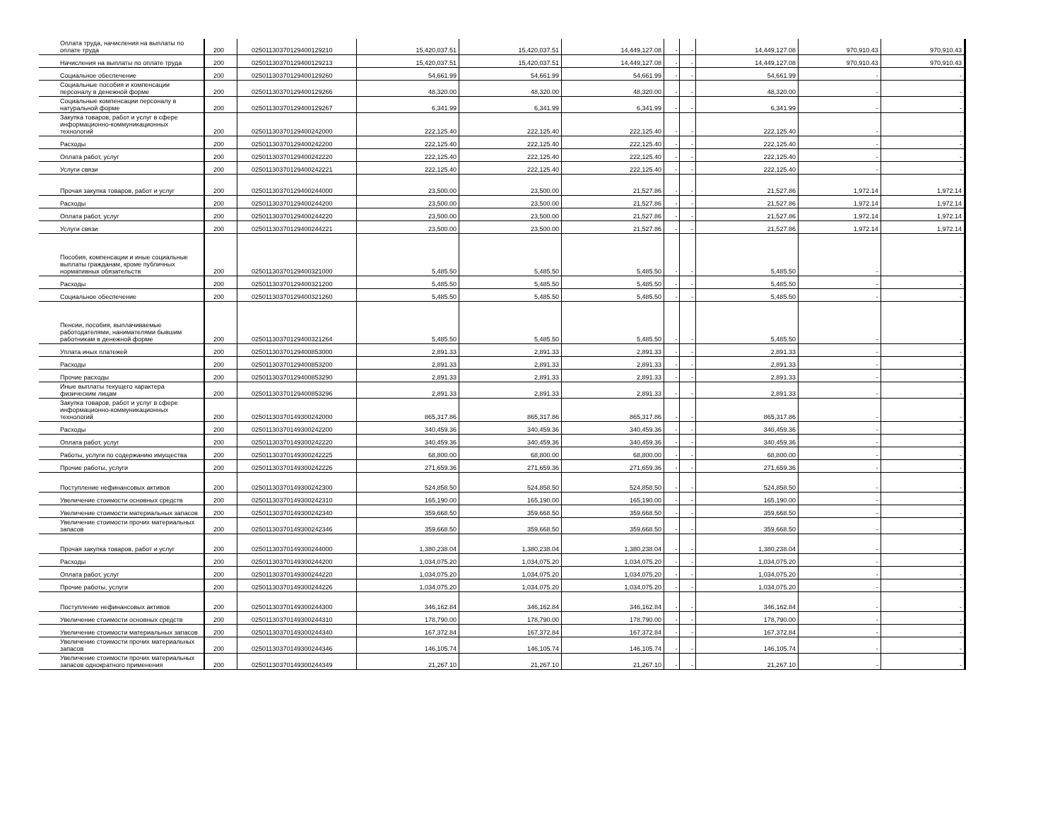| Оплата труда, начисления на выплаты по оплате труда | 200 | 02501130370129400129210 | 15,420,037.51 | 15,420,037.51 | 14,449,127.08 | - | - | 14,449,127.08 | 970,910.43 | 970,910.43 |
| Начисления на выплаты по оплате труда | 200 | 02501130370129400129213 | 15,420,037.51 | 15,420,037.51 | 14,449,127.08 | - | - | 14,449,127.08 | 970,910.43 | 970,910.43 |
| Социальное обеспечение | 200 | 02501130370129400129260 | 54,661.99 | 54,661.99 | 54,661.99 | - | - | 54,661.99 | - | - |
| Социальные пособия и компенсации персоналу в денежной форме | 200 | 02501130370129400129266 | 48,320.00 | 48,320.00 | 48,320.00 | - | - | 48,320.00 | - | - |
| Социальные компенсации персоналу в натуральной форме | 200 | 02501130370129400129267 | 6,341.99 | 6,341.99 | 6,341.99 | - | - | 6,341.99 | - | - |
| Закупка товаров, работ и услуг в сфере информационно-коммуникационных технологий | 200 | 02501130370129400242000 | 222,125.40 | 222,125.40 | 222,125.40 | - | - | 222,125.40 | - | - |
| Расходы | 200 | 02501130370129400242200 | 222,125.40 | 222,125.40 | 222,125.40 | - | - | 222,125.40 | - | - |
| Оплата работ, услуг | 200 | 02501130370129400242220 | 222,125.40 | 222,125.40 | 222,125.40 | - | - | 222,125.40 | - | - |
| Услуги связи | 200 | 02501130370129400242221 | 222,125.40 | 222,125.40 | 222,125.40 | - | - | 222,125.40 | - | - |
| Прочая закупка товаров, работ и услуг | 200 | 02501130370129400244000 | 23,500.00 | 23,500.00 | 21,527.86 | - | - | 21,527.86 | 1,972.14 | 1,972.14 |
| Расходы | 200 | 02501130370129400244200 | 23,500.00 | 23,500.00 | 21,527.86 | - | - | 21,527.86 | 1,972.14 | 1,972.14 |
| Оплата работ, услуг | 200 | 02501130370129400244220 | 23,500.00 | 23,500.00 | 21,527.86 | - | - | 21,527.86 | 1,972.14 | 1,972.14 |
| Услуги связи | 200 | 02501130370129400244221 | 23,500.00 | 23,500.00 | 21,527.86 | - | - | 21,527.86 | 1,972.14 | 1,972.14 |
| Пособия, компенсации и иные социальные выплаты гражданам, кроме публичных нормативных обязательств | 200 | 02501130370129400321000 | 5,485.50 | 5,485.50 | 5,485.50 | - | - | 5,485.50 | - | - |
| Расходы | 200 | 02501130370129400321200 | 5,485.50 | 5,485.50 | 5,485.50 | - | - | 5,485.50 | - | - |
| Социальное обеспечение | 200 | 02501130370129400321260 | 5,485.50 | 5,485.50 | 5,485.50 | - | - | 5,485.50 | - | - |
| Пенсии, пособия, выплачиваемые работодателями, нанимателями бывшим работникам в денежной форме | 200 | 02501130370129400321264 | 5,485.50 | 5,485.50 | 5,485.50 | - | - | 5,485.50 | - | - |
| Уплата иных платежей | 200 | 02501130370129400853000 | 2,891.33 | 2,891.33 | 2,891.33 | - | - | 2,891.33 | - | - |
| Расходы | 200 | 02501130370129400853200 | 2,891.33 | 2,891.33 | 2,891.33 | - | - | 2,891.33 | - | - |
| Прочие расходы | 200 | 02501130370129400853290 | 2,891.33 | 2,891.33 | 2,891.33 | - | - | 2,891.33 | - | - |
| Иные выплаты текущего характера физическим лицам | 200 | 02501130370129400853296 | 2,891.33 | 2,891.33 | 2,891.33 | - | - | 2,891.33 | - | - |
| Закупка товаров, работ и услуг в сфере информационно-коммуникационных технологий | 200 | 02501130370149300242000 | 865,317.86 | 865,317.86 | 865,317.86 | - | - | 865,317.86 | - | - |
| Расходы | 200 | 02501130370149300242200 | 340,459.36 | 340,459.36 | 340,459.36 | - | - | 340,459.36 | - | - |
| Оплата работ, услуг | 200 | 02501130370149300242220 | 340,459.36 | 340,459.36 | 340,459.36 | - | - | 340,459.36 | - | - |
| Работы, услуги по содержанию имущества | 200 | 02501130370149300242225 | 68,800.00 | 68,800.00 | 68,800.00 | - | - | 68,800.00 | - | - |
| Прочие работы, услуги | 200 | 02501130370149300242226 | 271,659.36 | 271,659.36 | 271,659.36 | - | - | 271,659.36 | - | - |
| Поступление нефинансовых активов | 200 | 02501130370149300242300 | 524,858.50 | 524,858.50 | 524,858.50 | - | - | 524,858.50 | - | - |
| Увеличение стоимости основных средств | 200 | 02501130370149300242310 | 165,190.00 | 165,190.00 | 165,190.00 | - | - | 165,190.00 | - | - |
| Увеличение стоимости материальных запасов | 200 | 02501130370149300242340 | 359,668.50 | 359,668.50 | 359,668.50 | - | - | 359,668.50 | - | - |
| Увеличение стоимости прочих материальных запасов | 200 | 02501130370149300242346 | 359,668.50 | 359,668.50 | 359,668.50 | - | - | 359,668.50 | - | - |
| Прочая закупка товаров, работ и услуг | 200 | 02501130370149300244000 | 1,380,238.04 | 1,380,238.04 | 1,380,238.04 | - | - | 1,380,238.04 | - | - |
| Расходы | 200 | 02501130370149300244200 | 1,034,075.20 | 1,034,075.20 | 1,034,075.20 | - | - | 1,034,075.20 | - | - |
| Оплата работ, услуг | 200 | 02501130370149300244220 | 1,034,075.20 | 1,034,075.20 | 1,034,075.20 | - | - | 1,034,075.20 | - | - |
| Прочие работы, услуги | 200 | 02501130370149300244226 | 1,034,075.20 | 1,034,075.20 | 1,034,075.20 | - | - | 1,034,075.20 | - | - |
| Поступление нефинансовых активов | 200 | 02501130370149300244300 | 346,162.84 | 346,162.84 | 346,162.84 | - | - | 346,162.84 | - | - |
| Увеличение стоимости основных средств | 200 | 02501130370149300244310 | 178,790.00 | 178,790.00 | 178,790.00 | - | - | 178,790.00 | - | - |
| Увеличение стоимости материальных запасов | 200 | 02501130370149300244340 | 167,372.84 | 167,372.84 | 167,372.84 | - | - | 167,372.84 | - | - |
| Увеличение стоимости прочих материальных запасов | 200 | 02501130370149300244346 | 146,105.74 | 146,105.74 | 146,105.74 | - | - | 146,105.74 | - | - |
| Увеличение стоимости прочих материальных запасов однократного применения | 200 | 02501130370149300244349 | 21,267.10 | 21,267.10 | 21,267.10 | - | - | 21,267.10 | - | - |